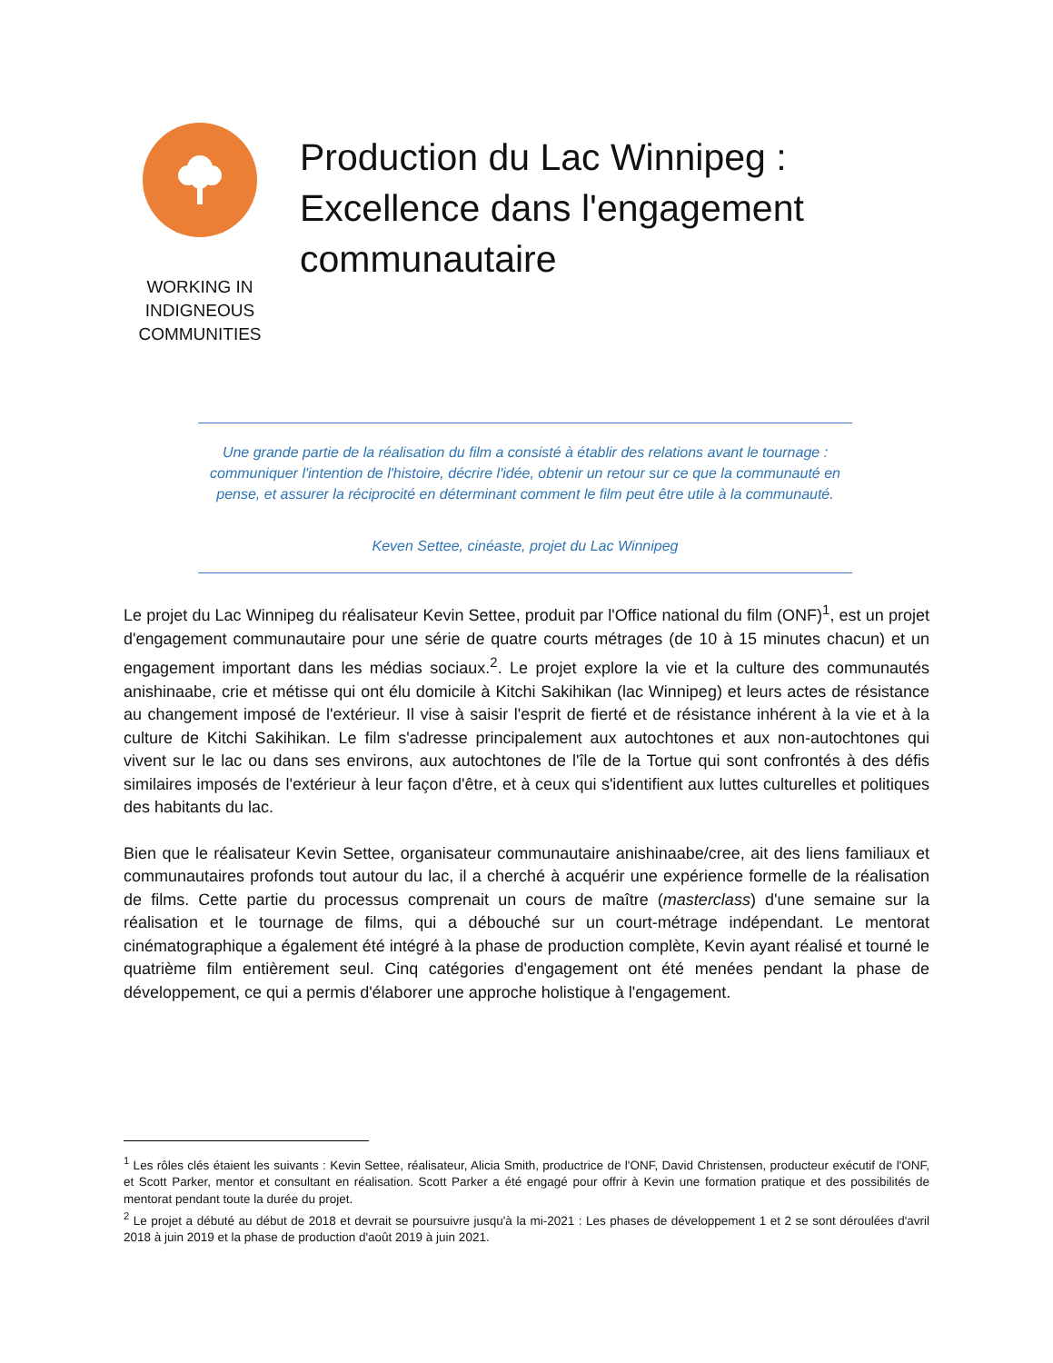WORKING IN
INDIGNEOUS
COMMUNITIES
Production du Lac Winnipeg :
Excellence dans l'engagement
communautaire
Une grande partie de la réalisation du film a consisté à établir des relations avant le tournage : communiquer l'intention de l'histoire, décrire l'idée, obtenir un retour sur ce que la communauté en pense, et assurer la réciprocité en déterminant comment le film peut être utile à la communauté.
Keven Settee, cinéaste, projet du Lac Winnipeg
Le projet du Lac Winnipeg du réalisateur Kevin Settee, produit par l'Office national du film (ONF)<sup>1</sup>, est un projet d'engagement communautaire pour une série de quatre courts métrages (de 10 à 15 minutes chacun) et un engagement important dans les médias sociaux.<sup>2</sup>. Le projet explore la vie et la culture des communautés anishinaabe, crie et métisse qui ont élu domicile à Kitchi Sakihikan (lac Winnipeg) et leurs actes de résistance au changement imposé de l'extérieur. Il vise à saisir l'esprit de fierté et de résistance inhérent à la vie et à la culture de Kitchi Sakihikan. Le film s'adresse principalement aux autochtones et aux non-autochtones qui vivent sur le lac ou dans ses environs, aux autochtones de l'île de la Tortue qui sont confrontés à des défis similaires imposés de l'extérieur à leur façon d'être, et à ceux qui s'identifient aux luttes culturelles et politiques des habitants du lac.
Bien que le réalisateur Kevin Settee, organisateur communautaire anishinaabe/cree, ait des liens familiaux et communautaires profonds tout autour du lac, il a cherché à acquérir une expérience formelle de la réalisation de films. Cette partie du processus comprenait un cours de maître (masterclass) d'une semaine sur la réalisation et le tournage de films, qui a débouché sur un court-métrage indépendant. Le mentorat cinématographique a également été intégré à la phase de production complète, Kevin ayant réalisé et tourné le quatrième film entièrement seul. Cinq catégories d'engagement ont été menées pendant la phase de développement, ce qui a permis d'élaborer une approche holistique à l'engagement.
<sup>1</sup> Les rôles clés étaient les suivants : Kevin Settee, réalisateur, Alicia Smith, productrice de l'ONF, David Christensen, producteur exécutif de l'ONF, et Scott Parker, mentor et consultant en réalisation. Scott Parker a été engagé pour offrir à Kevin une formation pratique et des possibilités de mentorat pendant toute la durée du projet.
<sup>2</sup> Le projet a débuté au début de 2018 et devrait se poursuivre jusqu'à la mi-2021 : Les phases de développement 1 et 2 se sont déroulées d'avril 2018 à juin 2019 et la phase de production d'août 2019 à juin 2021.